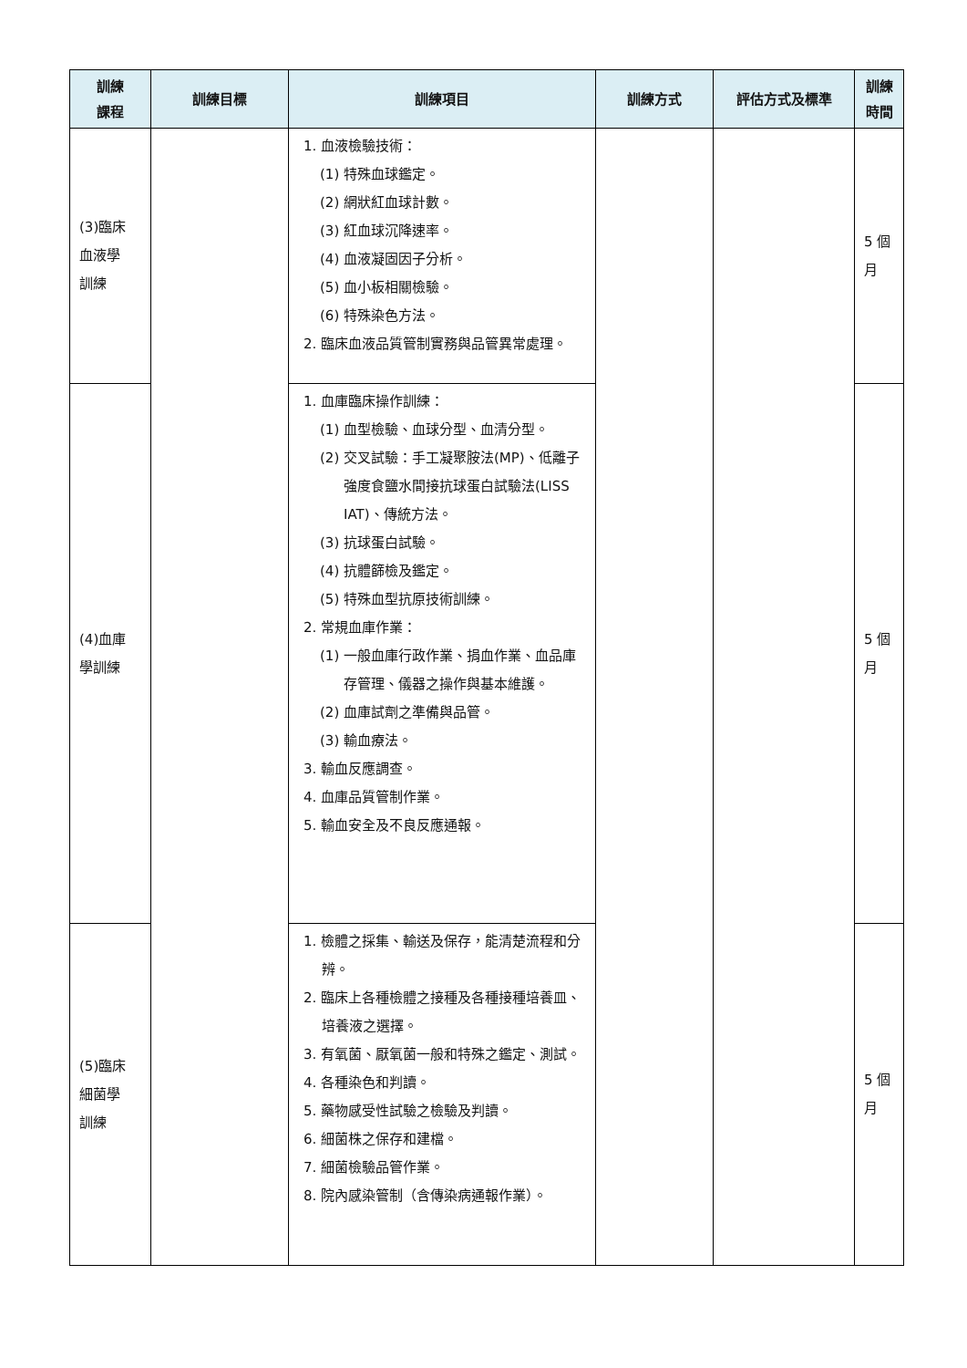| 訓練 課程 | 訓練目標 | 訓練項目 | 訓練方式 | 評估方式及標準 | 訓練 時間 |
| --- | --- | --- | --- | --- | --- |
| (3)臨床 血液學 訓練 | | 1. 血液檢驗技術： (1) 特殊血球鑑定。 (2) 網狀紅血球計數。 (3) 紅血球沉降速率。 (4) 血液凝固因子分析。 (5) 血小板相關檢驗。 (6) 特殊染色方法。 2. 臨床血液品質管制實務與品管異常處理。 | | | 5 個 月 |
| (4)血庫 學訓練 | | 1. 血庫臨床操作訓練： (1) 血型檢驗、血球分型、血清分型。 (2) 交叉試驗：手工凝聚胺法(MP)、低離子強度食鹽水間接抗球蛋白試驗法(LISS IAT)、傳統方法。 (3) 抗球蛋白試驗。 (4) 抗體篩檢及鑑定。 (5) 特殊血型抗原技術訓練。 2. 常規血庫作業： (1) 一般血庫行政作業、捐血作業、血品庫存管理、儀器之操作與基本維護。 (2) 血庫試劑之準備與品管。 (3) 輸血療法。 3. 輸血反應調查。 4. 血庫品質管制作業。 5. 輸血安全及不良反應通報。 | | | 5 個 月 |
| (5)臨床 細菌學 訓練 | | 1. 檢體之採集、輸送及保存，能清楚流程和分辨。 2. 臨床上各種檢體之接種及各種接種培養皿、培養液之選擇。 3. 有氧菌、厭氧菌一般和特殊之鑑定、測試。 4. 各種染色和判讀。 5. 藥物感受性試驗之檢驗及判讀。 6. 細菌株之保存和建檔。 7. 細菌檢驗品管作業。 8. 院內感染管制（含傳染病通報作業）。 | | | 5 個 月 |